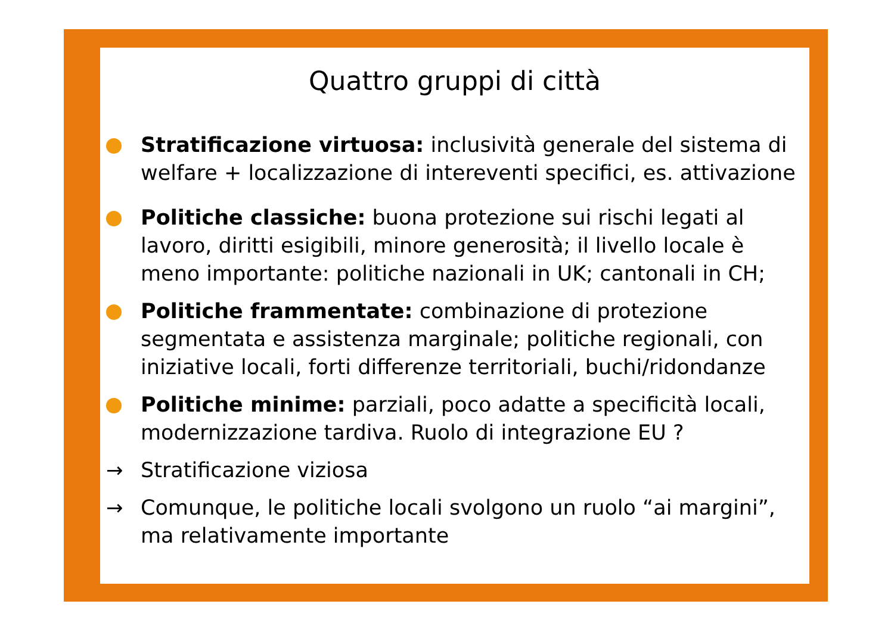Quattro gruppi di città
Stratificazione virtuosa: inclusività generale del sistema di welfare + localizzazione di intereventi specifici, es. attivazione
Politiche classiche: buona protezione sui rischi legati al lavoro, diritti esigibili, minore generosità; il livello locale è meno importante: politiche nazionali in UK; cantonali in CH;
Politiche frammentate: combinazione di protezione segmentata e assistenza marginale; politiche regionali, con iniziative locali, forti differenze territoriali, buchi/ridondanze
Politiche minime: parziali, poco adatte a specificità locali, modernizzazione tardiva. Ruolo di integrazione EU ?
→ Stratificazione viziosa
→ Comunque, le politiche locali svolgono un ruolo “ai margini”, ma relativamente importante